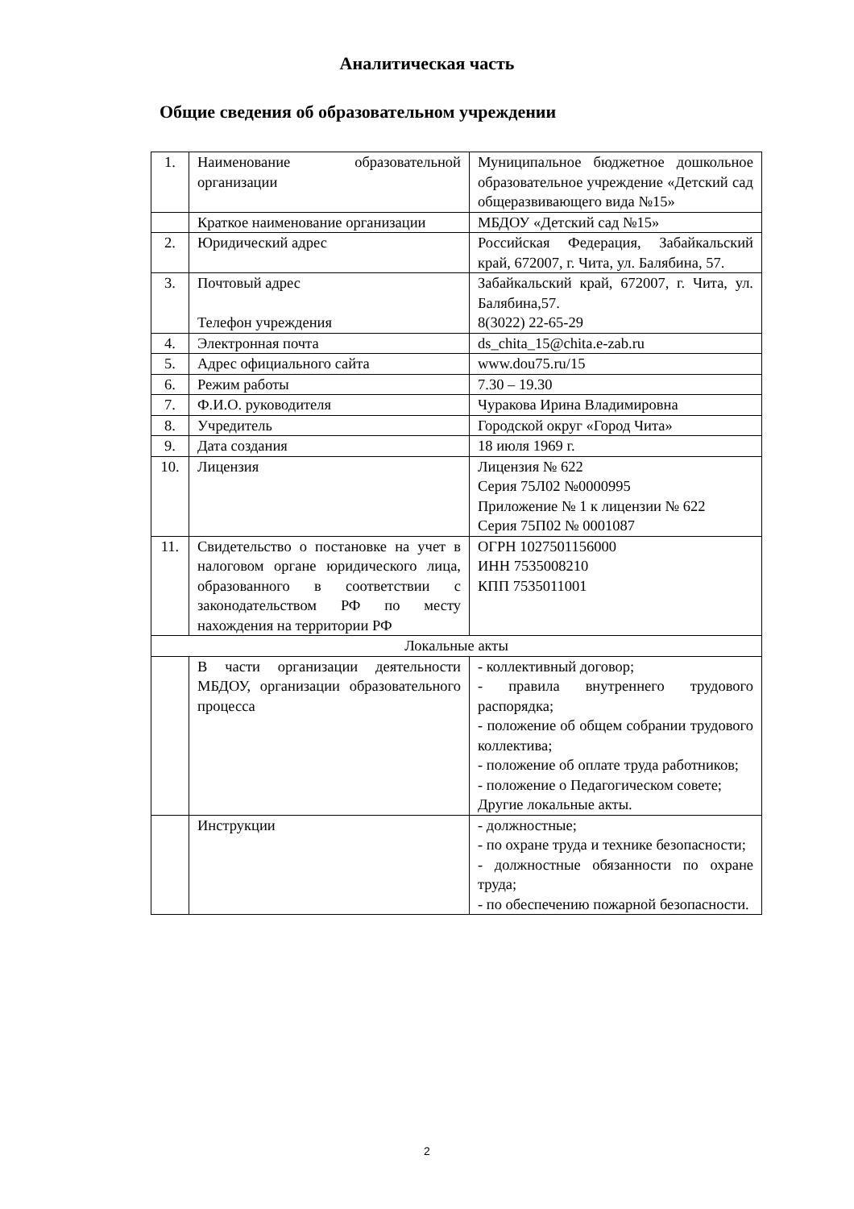Аналитическая часть
Общие сведения об образовательном учреждении
| 1. | Наименование образовательной организации | Муниципальное бюджетное дошкольное образовательное учреждение «Детский сад общеразвивающего вида №15» |
| | Краткое наименование организации | МБДОУ «Детский сад №15» |
| 2. | Юридический адрес | Российская Федерация, Забайкальский край, 672007, г. Чита, ул. Балябина, 57. |
| 3. | Почтовый адрес Телефон учреждения | Забайкальский край, 672007, г. Чита, ул. Балябина,57. 8(3022) 22-65-29 |
| 4. | Электронная почта | ds_chita_15@chita.e-zab.ru |
| 5. | Адрес официального сайта | www.dou75.ru/15 |
| 6. | Режим работы | 7.30 – 19.30 |
| 7. | Ф.И.О. руководителя | Чуракова Ирина Владимировна |
| 8. | Учредитель | Городской округ «Город Чита» |
| 9. | Дата создания | 18 июля 1969 г. |
| 10. | Лицензия | Лицензия № 622 Серия 75Л02 №0000995 Приложение № 1 к лицензии № 622 Серия 75П02 № 0001087 |
| 11. | Свидетельство о постановке на учет в налоговом органе юридического лица, образованного в соответствии с законодательством РФ по месту нахождения на территории РФ | ОГРН 1027501156000 ИНН 7535008210 КПП 7535011001 |
| Локальные акты | | |
| | В части организации деятельности МБДОУ, организации образовательного процесса | - коллективный договор; - правила внутреннего трудового распорядка; - положение об общем собрании трудового коллектива; - положение об оплате труда работников; - положение о Педагогическом совете; Другие локальные акты. |
| | Инструкции | - должностные; - по охране труда и технике безопасности; - должностные обязанности по охране труда; - по обеспечению пожарной безопасности. |
2